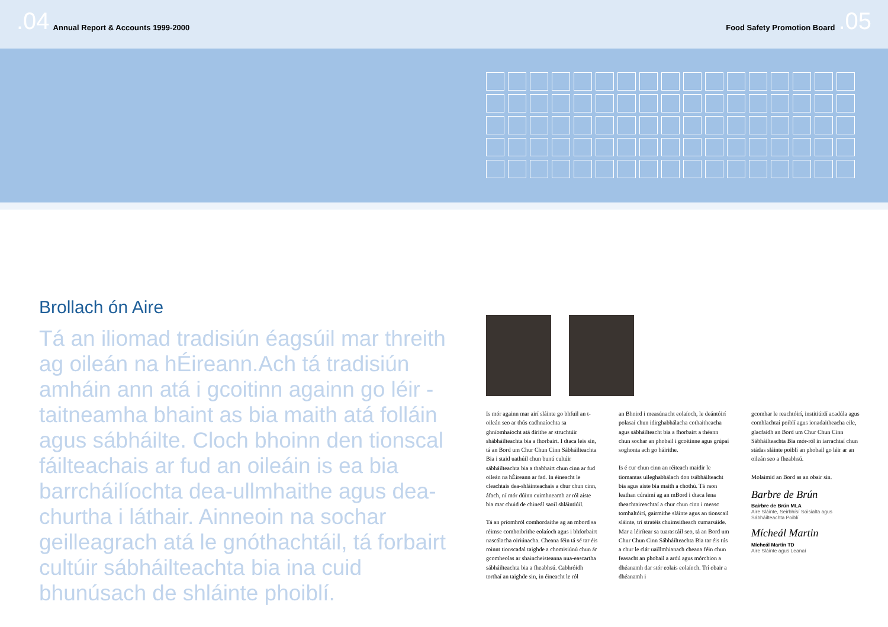.04 Annual Report & Accounts 1999-2000
Food Safety Promotion Board.05
Brollach ón Aire
Tá an iliomad tradisiún éagsúil mar threith ag oileán na hÉireann.Ach tá tradisiún amháin ann atá i gcoitinn againn go léir - taitneamha bhaint as bia maith atá folláin agus sábháilte. Cloch bhoinn den tionscal fáilteachais ar fud an oileáin is ea bia barrcháilíochta dea-ullmhaithe agus dea-churtha i láthair. Ainneoin na sochar geilleagrach atá le gnóthachtáil, tá forbairt cultúir sábháilteachta bia ina cuid bhunúsach de shláinte phoiblí.
Is mór againn mar airí sláinte go bhfuil an t-oileán seo ar thús cadhnaíochta sa ghníomhaíocht atá dírithe ar struchtúir shábháilteachta bia a fhorbairt. I dtaca leis sin, tá an Bord um Chur Chun Cinn Sábháilteachta Bia i staid uathúil chun bunú cultúir sábháilteachta bia a thabhairt chun cinn ar fud oileán na hÉireann ar fad. In éineacht le cleachtais dea-shláinteachais a chur chun cinn, áfach, ní mór dúinn cuimhneamh ar ról aiste bia mar chuid de chineál saoil shláintiúil.
Tá an príomhról comhordaithe ag an mbord sa réimse comhoibrithe eolaíoch agus i bhforbairt nascálacha oiriúnacha. Cheana féin tá sé tar éis roinnt tionscadal taighde a chomisiúnú chun ár gcomheolas ar shaincheisteanna nua-eascartha sábháilteachta bia a fheabhsú. Cabhróidh torthaí an taighde sin, in éineacht le ról
an Bhoird i measúnacht eolaíoch, le deántóirí polasaí chun idirghabhálacha cothaitheacha agus sábháilteacht bia a fhorbairt a théann chun sochar an phobail i gcoitinne agus grúpaí soghonta ach go háirithe.
Is é cur chun cinn an réiteach maidir le tiomantas uileghabhálach don tsábháilteacht bia agus aiste bia maith a chothú. Tá raon leathan cúraimí ag an mBord i dtaca lena theachtaireachtaí a chur chun cinn i measc tomhaltóirí, gairmithe sláinte agus an tionscail sláinte, trí stratéis chuimsitheach cumarsáide. Mar a léirítear sa tuarascáil seo, tá an Bord um Chur Chun Cinn Sábháilteachta Bia tar éis tús a chur le clár uaillmhianach cheana féin chun feasacht an phobail a ardú agus mórchion a dhéanamh dar stór eolais eolaíoch. Trí obair a dhéanamh i
gcomhar le reachtóirí, institiúidí acadúla agus comhlachtaí poiblí agus ionadaitheacha eile, glacfaidh an Bord um Chur Chun Cinn Sábháilteachta Bia mór-ról in iarrachtaí chun stádas sláinte poiblí an phobail go léir ar an oileán seo a fheabhsú.
Molaimid an Bord as an obair sin.
Barbre de Brún
Bairbre de Brún MLA
Aire Sláinte, Seirbhísí Sóisialta agus Sábháilteachta Poiblí
Mícheál Martin
Mícheál Martin TD
Aire Sláinte agus Leanaí